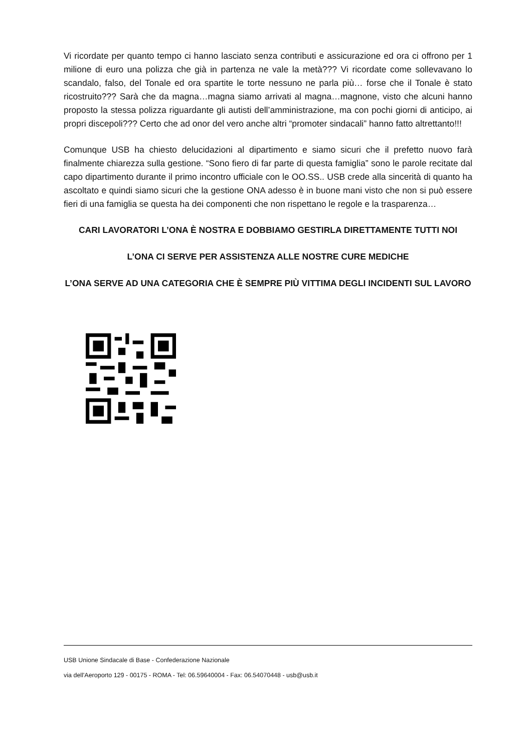Vi ricordate per quanto tempo ci hanno lasciato senza contributi e assicurazione ed ora ci offrono per 1 milione di euro una polizza che già in partenza ne vale la metà??? Vi ricordate come sollevavano lo scandalo, falso, del Tonale ed ora spartite le torte nessuno ne parla più… forse che il Tonale è stato ricostruito??? Sarà che da magna…magna siamo arrivati al magna…magnone, visto che alcuni hanno proposto la stessa polizza riguardante gli autisti dell’amministrazione, ma con pochi giorni di anticipo, ai propri discepoli??? Certo che ad onor del vero anche altri “promoter sindacali” hanno fatto altrettanto!!!
Comunque USB ha chiesto delucidazioni al dipartimento e siamo sicuri che il prefetto nuovo farà finalmente chiarezza sulla gestione. “Sono fiero di far parte di questa famiglia” sono le parole recitate dal capo dipartimento durante il primo incontro ufficiale con le OO.SS.. USB crede alla sincerità di quanto ha ascoltato e quindi siamo sicuri che la gestione ONA adesso è in buone mani visto che non si può essere fieri di una famiglia se questa ha dei componenti che non rispettano le regole e la trasparenza…
CARI LAVORATORI L’ONA È NOSTRA E DOBBIAMO GESTIRLA DIRETTAMENTE TUTTI NOI
L’ONA CI SERVE PER ASSISTENZA ALLE NOSTRE CURE MEDICHE
L’ONA SERVE AD UNA CATEGORIA CHE È SEMPRE PIÙ VITTIMA DEGLI INCIDENTI SUL LAVORO
USB Unione Sindacale di Base - Confederazione Nazionale
via dell'Aeroporto 129 - 00175 - ROMA - Tel: 06.59640004 - Fax: 06.54070448 - usb@usb.it